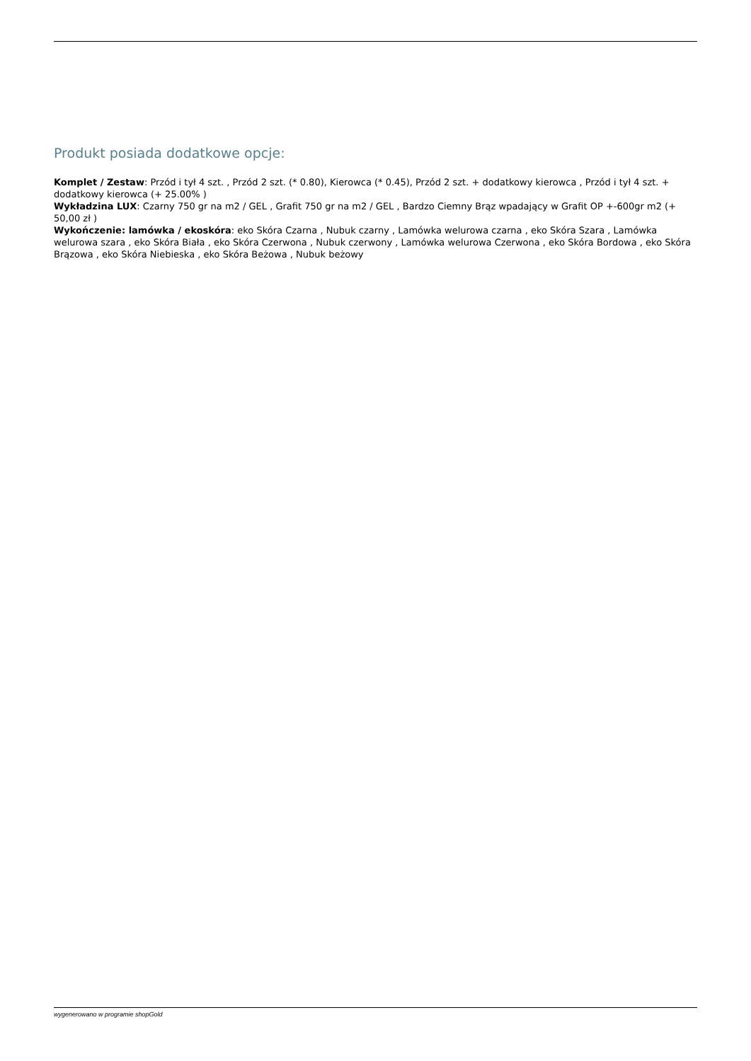Produkt posiada dodatkowe opcje:
Komplet / Zestaw: Przód i tył 4 szt. , Przód 2 szt. (* 0.80), Kierowca (* 0.45), Przód 2 szt. + dodatkowy kierowca , Przód i tył 4 szt. + dodatkowy kierowca (+ 25.00% )
Wykładzina LUX: Czarny 750 gr na m2 / GEL , Grafit 750 gr na m2 / GEL , Bardzo Ciemny Brąz wpadający w Grafit OP +-600gr m2 (+ 50,00 zł )
Wykończenie: lamówka / ekoskóra: eko Skóra Czarna , Nubuk czarny , Lamówka welurowa czarna , eko Skóra Szara , Lamówka welurowa szara , eko Skóra Biała , eko Skóra Czerwona , Nubuk czerwony , Lamówka welurowa Czerwona , eko Skóra Bordowa , eko Skóra Brązowa , eko Skóra Niebieska , eko Skóra Beżowa , Nubuk beżowy
wygenerowano w programie shopGold